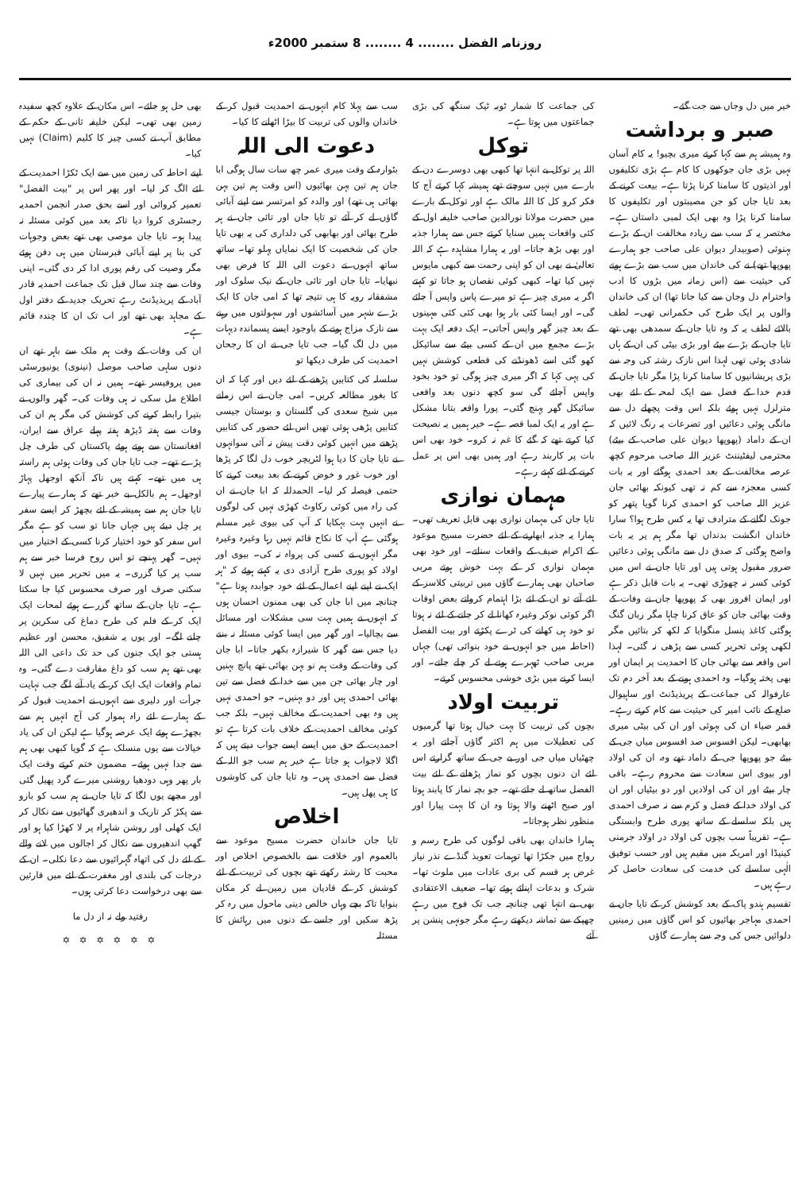روزنامہ الفضل ........ 4 ........ 8 ستمبر 2000ء
خیر میں دل وجاں سے جت گئے۔
صبر و برداشت
وہ ہمیشہ ہم سے کہا کرتے میری بچیو! یہ کام آسان نہیں بڑی جان جوکھوں کا کام ہے بڑی تکلیفوں اور اذیتوں کا سامنا کرنا پڑتا ہے۔ بیعت کرنے کے بعد تایا جان کو جن مصیبتوں اور تکلیفوں کا سامنا کرنا پڑا وہ بھی ایک لمبی داستان ہے۔ مختصر یہ کہ سب سے زیادہ مخالفت ان کے بڑے بہنوئی (صوبیدار دیوان علی صاحب جو ہمارے پھوپھا تھے) نے کی خاندان میں سب سے بڑے ہونے کی حیثیت سے (اس زمانہ میں بڑوں کا ادب واحترام دل وجان سے کیا جاتا تھا) ان کی خاندان والوں پر ایک طرح کی حکمرانی تھی۔ لطف بالائے لطف یہ کہ وہ تایا جان کے سمدھی بھی تھے تایا جان کے بڑے بیٹے اور بڑی بیٹی کی ان کے ہاں شادی ہوئی تھی لہذا اس نازک رشتہ کی وجہ سے بڑی پریشانیوں کا سامنا کرنا پڑا مگر تایا جان کے قدم خدا کے فضل سے ایک لمحہ کے لئے بھی متزلزل نہیں ہوئے بلکہ اس وقت پچھلے دل سے مانگی ہوئی دعائیں اور تضرعات یہ رنگ لائیں کہ ان کے داماد (پھوپھا دیوان علی صاحب کے بیٹے) محترمی لیفٹیننٹ عزیز اللہ صاحب مرحوم کچھ عرصہ مخالفت کے بعد احمدی ہوگئے اور یہ بات کسی معجزہ سے کم نہ تھی کیونکہ بھائی جان عزیز اللہ صاحب کو احمدی کرنا گویا پتھر کو جونک لگانے کے مترادف تھا یہ کس طرح ہوا؟ سارا خاندان انگشت بدنداں تھا مگر ہم پر یہ بات واضح ہوگئی کہ صدق دل سے مانگی ہوئی دعائیں ضرور مقبول ہوتی ہیں اور تایا جان نے اس میں کوئی کسر نہ چھوڑی تھی۔ یہ بات قابل ذکر ہے اور ایمان افروز بھی کہ پھوپھا جان نے وفات کے وقت بھائی جان کو عاق کرنا چاہا مگر زبان گنگ ہوگئی کاغذ پنسل منگوایا کہ لکھ کر بتائیں مگر لکھی ہوئی تحریر کسی سے پڑھی نہ گئی۔ لہذا اس واقعہ سے بھائی جان کا احمدیت پر ایمان اور بھی پختہ ہوگیا۔ وہ احمدی ہونے کے بعد آخر دم تک عارفوالہ کی جماعت کے پریذیڈنٹ اور ساہیوال ضلع کے نائب امیر کی حیثیت سے کام کرتے رہے۔ قمر ضیاء ان کی بہوئی اور ان کی بیٹی میری بھابھی۔ لیکن افسوس صد افسوس میاں جی کے بیٹے جو پھوپھا جی کے داماد تھے وہ، ان کی اولاد اور بیوی اس سعادت سے محروم رہے۔ باقی چار بیٹے اور ان کی اولادیں اور دو بیٹیاں اور ان کی اولاد خدا کے فضل و کرم سے نہ صرف احمدی ہیں بلکہ سلسلے کے ساتھ پوری طرح وابستگی ہے۔ تقریباً سب بچوں کی اولاد در اولاد جرمنی کینیڈا اور امریکہ میں مقیم ہیں اور حسب توفیق الٰہی سلسلے کی خدمت کی سعادت حاصل کر رہے ہیں۔
تقسیم ہندو پاک کے بعد کوشش کر کے تایا جان نے احمدی مہاجر بھائیوں کو اس گاؤں میں زمینیں دلوائیں جس کی وجہ سے ہمارے گاؤں
کی جماعت کا شمار ٹوبہ ٹیک سنگھ کی بڑی جماعتوں میں ہوتا ہے۔
توکل
اللہ پر توکل بے انتہا تھا کبھی بھی دوسرے دن کے بارے میں نہیں سوچتے تھے ہمیشہ کہا کرتے آج کا فکر کرو کل کا اللہ مالک ہے اور توکل کے بارے میں حضرت مولانا نورالدین صاحب خلیفہ اول کے کئی واقعات ہمیں سنایا کرتے جس سے ہمارا جذبہ اور بھی بڑھ جاتا۔ اور یہ ہمارا مشاہدہ ہے کہ اللہ تعالیٰ نے بھی ان کو اپنی رحمت سے کبھی مایوس نہیں کیا تھا۔ کبھی کوئی نقصان ہو جاتا تو کہتے اگر یہ میری چیز ہے تو میرے پاس واپس آ جائے گی۔ اور ایسا کئی بار ہوا بھی کئی کئی مہینوں کے بعد چیز گھر واپس آجاتی۔ ایک دفعہ ایک بہت بڑے مجمع میں ان کے کسی بیٹے سے سائیکل کھو گئی اسے ڈھونڈنے کی قطعی کوشش نہیں کی یہی کہا کہ اگر میری چیز ہوگی تو خود بخود واپس آجائے گی سو کچھ دنوں بعد واقعی سائیکل گھر پہنچ گئی۔ پورا واقعہ بتانا مشکل ہے اور یہ ایک لمبا قصہ ہے۔ خیر ہمیں یہ نصیحت کیا کرتے تھے کہ گئے کا غم نہ کرو۔ خود بھی اس بات پر کاربند رہے اور ہمیں بھی اس پر عمل کرنے کے لئے کہتے رہے۔
مہمان نوازی
تایا جان کی مہمان نوازی بھی قابل تعریف تھی۔ ہمارا یہ جذبہ ابھارنے کے لئے حضرت مسیح موعود کے اکرام ضیف کے واقعات سناتے۔ اور خود بھی مہمان نوازی کر کے بہت خوش ہوتے مربی صاحبان بھی ہمارے گاؤں میں تربیتی کلاسز کے لئے آتے تو ان کے لئے بڑا اہتمام کرواتے بعض اوقات اگر کوئی نوکر وغیرہ کھانا لے کر جانے کے لئے نہ ہوتا تو خود ہی کھانے کی ٹرے پکڑتے اور بیت الفضل (احاطہ میں جو انہوں نے خود بنوائی تھی) جہاں مربی صاحب ٹھہرے ہوتے لے کر چلے جاتے۔ اور ایسا کرنے میں بڑی خوشی محسوس کرتے۔
تربیت اولاد
بچوں کی تربیت کا بہت خیال ہوتا تھا گرمیوں کی تعطیلات میں ہم اکثر گاؤں آجاتے اور یہ چھٹیاں میاں جی اور بے جی کے ساتھ گزارتے اس لئے ان دنوں بچوں کو نماز پڑھانے کے لئے بیت الفضل ساتھ لے جاتے تھے۔ جو بچہ نماز کا پابند ہوتا اور صبح اٹھنے والا ہوتا وہ ان کا بہت پیارا اور منظور نظر ہوجاتا۔
ہمارا خاندان بھی باقی لوگوں کی طرح رسم و رواج میں جکڑا تھا توہمات تعویذ گنڈے نذر نیاز غرض ہر قسم کی بری عادات میں ملوث تھا۔ شرک و بدعات اپنائے ہوئے تھا۔ ضعیف الاعتقادی بھی بے انتہا تھی چنانچہ جب تک فوج میں رہے چھپکے سے تماشہ دیکھتے رہے مگر جونہی پنشن پر آئے
سب سے پہلا کام انہوں نے احمدیت قبول کر کے خاندان والوں کی تربیت کا بیڑا اٹھانے کا کیا۔
دعوت الی اللہ
بٹوارہ کے وقت میری عمر چھ سات سال ہوگی ابا جان ہم تین بہن بھائیوں (اس وقت ہم تین بہن بھائی ہی تھے) اور والدہ کو امرتسر سے اپنے آبائی گاؤں لے کر آئے تو تایا جان اور تائی جان نے ہر طرح بھائی اور بھابھی کی دلداری کی یہ بھی تایا جان کی شخصیت کا ایک نمایاں پہلو تھا۔ ساتھ ساتھ انہوں نے دعوت الی اللہ کا فرض بھی نبھایا۔ تایا جان اور تائی جان کے نیک سلوک اور مشفقانہ رویہ کا ہی نتیجہ تھا کہ امی جان کا ایک بڑے شہر میں آسائشوں اور سہولتوں میں رہنے سے نازک مزاج ہونے کے باوجود ایسے پسماندہ دیہات میں دل لگ گیا۔ جب تایا جی نے ان کا رجحان احمدیت کی طرف دیکھا تو
سلسلہ کی کتابیں پڑھنے کے لئے دیں اور کہا کہ ان کا بغور مطالعہ کریں۔ امی جان نے اس زمانے میں شیخ سعدی کی گلستان و بوستان جیسی کتابیں پڑھی ہوئی تھیں اس لئے حضور کی کتابیں پڑھنے میں انہیں کوئی دقت پیش نہ آئی سوانہوں نے تایا جان کا دیا ہوا لٹریچر خوب دل لگا کر پڑھا اور خوب غور و خوض کرنے کے بعد بیعت کرنے کا حتمی فیصلہ کر لیا۔ الحمدللہ کہ ابا جان نے ان کی راہ میں کوئی رکاوٹ کھڑی نہیں کی لوگوں نے انہیں بہت بہکایا کہ آپ کی بیوی غیر مسلم ہوگئی ہے آپ کا نکاح قائم نہیں رہا وغیرہ وغیرہ مگر انہوں نے کسی کی پرواہ نہ کی۔ بیوی اور اولاد کو پوری طرح آزادی دی یہ کہتے ہوئے کہ "ہر ایک نے اپنے اپنے اعمال کے لئے خود جوابدہ ہونا ہے" چنانچہ میں ابا جان کی بھی ممنون احسان ہوں کہ انہوں نے ہمیں بہت سی مشکلات اور مسائل سے بچالیا۔ اور گھر میں ایسا کوئی مسئلہ نہ بننے دیا جس سے گھر کا شیرازہ بکھر جاتا۔ ابا جان کی وفات کے وقت ہم نو بہن بھائی تھے پانچ بہنیں اور چار بھائی جن میں سے خدا کے فضل سے تین بھائی احمدی ہیں اور دو بہنیں۔ جو احمدی نہیں ہیں وہ بھی احمدیت کے مخالف نہیں۔ بلکہ جب کوئی مخالف احمدیت کے خلاف بات کرتا ہے تو احمدیت کے حق میں ایسے ایسے جواب دیتے ہیں کہ اگلا لاجواب ہو جاتا ہے خیر ہم سب جو اللہ کے فضل سے احمدی ہیں۔ وہ تایا جان کی کاوشوں کا ہی پھل ہیں۔
اخلاص
تایا جان خاندان حضرت مسیح موعود سے بالعموم اور خلافت سے بالخصوص اخلاص اور محبت کا رشتہ رکھتے تھے بچوں کی تربیت کے لئے کوشش کر کے قادیان میں زمین لے کر مکان بنوایا تاکہ بچے وہاں خالص دینی ماحول میں رہ کر پڑھ سکیں اور جلسے کے دنوں میں رہائش کا مسئلہ
بھی حل ہو جائے۔ اس مکان کے علاوہ کچھ سفیدہ زمین بھی تھی۔ لیکن خلیفہ ثانی کے حکم کے مطابق آپ نے کسی چیز کا کلیم (Claim) نہیں کیا۔
اپنے احاطہ کی زمین میں سے ایک ٹکڑا احمدیت کے لئے الگ کر لیا۔ اور پھر اس پر "بیت الفضل" تعمیر کروائی اور اسے بحق صدر انجمن احمدیہ رجسٹری کروا دیا تاکہ بعد میں کوئی مسئلہ نہ پیدا ہو۔ تایا جان موصی بھی تھے بعض وجوہات کی بنا پر اپنے آبائی قبرستان میں ہی دفن ہوئے مگر وصیت کی رقم پوری ادا کر دی گئی۔ اپنی وفات سے چند سال قبل تک جماعت احمدیہ قادر آباد کے پریذیڈنٹ رہے تحریک جدید کے دفتر اول کے مجاہد بھی تھے اور اب تک ان کا چندہ قائم ہے۔
ان کی وفات کے وقت ہم ملک سے باہر تھے ان دنوں ساہی صاحب موصل (نینوی) یونیورسٹی میں پروفیسر تھے۔ ہمیں نہ ان کی بیماری کی اطلاع مل سکی نہ ہی وفات کی۔ گھر والوں نے بتیرا رابطہ کرنے کی کوشش کی مگر ہم ان کی وفات سے ہفتہ ڈیڑھ ہفتہ پہلے عراق سے ایران، افغانستان سے ہوتے ہوئے پاکستان کی طرف چل پڑے تھے۔ جب تایا جان کی وفات ہوئی ہم راستہ ہی میں تھے۔ کہتے ہیں ناکہ آنکھ اوجھل پہاڑ اوجھل۔ ہم بالکل بے خبر تھے کہ ہمارے پیارے تایا جان ہم سے ہمیشہ کے لئے بچھڑ کر ایسے سفر پر چل دیئے ہیں جہاں جانا تو سب کو ہے مگر اس سفر کو خود اختیار کرنا کسی کے اختیار میں نہیں۔ گھر پہنچے تو اس روح فرسا خبر سے ہم سب پر کیا گزری۔ یہ میں تحریر میں نہیں لا سکتی صرف اور صرف محسوس کیا جا سکتا ہے۔ تایا جان کے ساتھ گزرے ہوئے لمحات ایک ایک کر کے فلم کی طرح دماغ کی سکرین پر چلنے لگے۔ اور یوں یہ شفیق، محسن اور عظیم ہستی جو ایک جنون کی حد تک داعی الی اللہ بھی تھے ہم سب کو داغ مفارقت دے گئی۔ وہ تمام واقعات ایک ایک کر کے یاد آنے لگے جب نہایت جرأت اور دلیری سے انہوں نے احمدیت قبول کر کے ہمارے لئے راہ ہموار کی آج انہیں ہم سے بچھڑے ہوئے ایک عرصہ ہوگیا ہے لیکن ان کی یاد خیالات سے یوں منسلک ہے کہ گویا کبھی بھی ہم سے جدا نہیں ہوئے۔ مضمون ختم کرتے وقت ایک بار پھر وہی دودھیا روشنی میرے گرد پھیل گئی اور مجھے یوں لگا کہ تایا جان نے ہم سب کو بازو سے پکڑ کر تاریک و اندھیری گھاٹیوں سے نکال کر ایک کھلی اور روشن شاہراہ پر لا کھڑا کیا ہو اور گھپ اندھیروں سے نکال کر اجالوں میں لانے والے کے لئے دل کی اتھاہ گہرائیوں سے دعا نکلی۔ ان کے درجات کی بلندی اور مغفرت کے لئے میں قارئین سے بھی درخواست دعا کرتی ہوں۔
رفتید ولے نہ از دل ما
✡ ✡ ✡ ✡ ✡ ✡